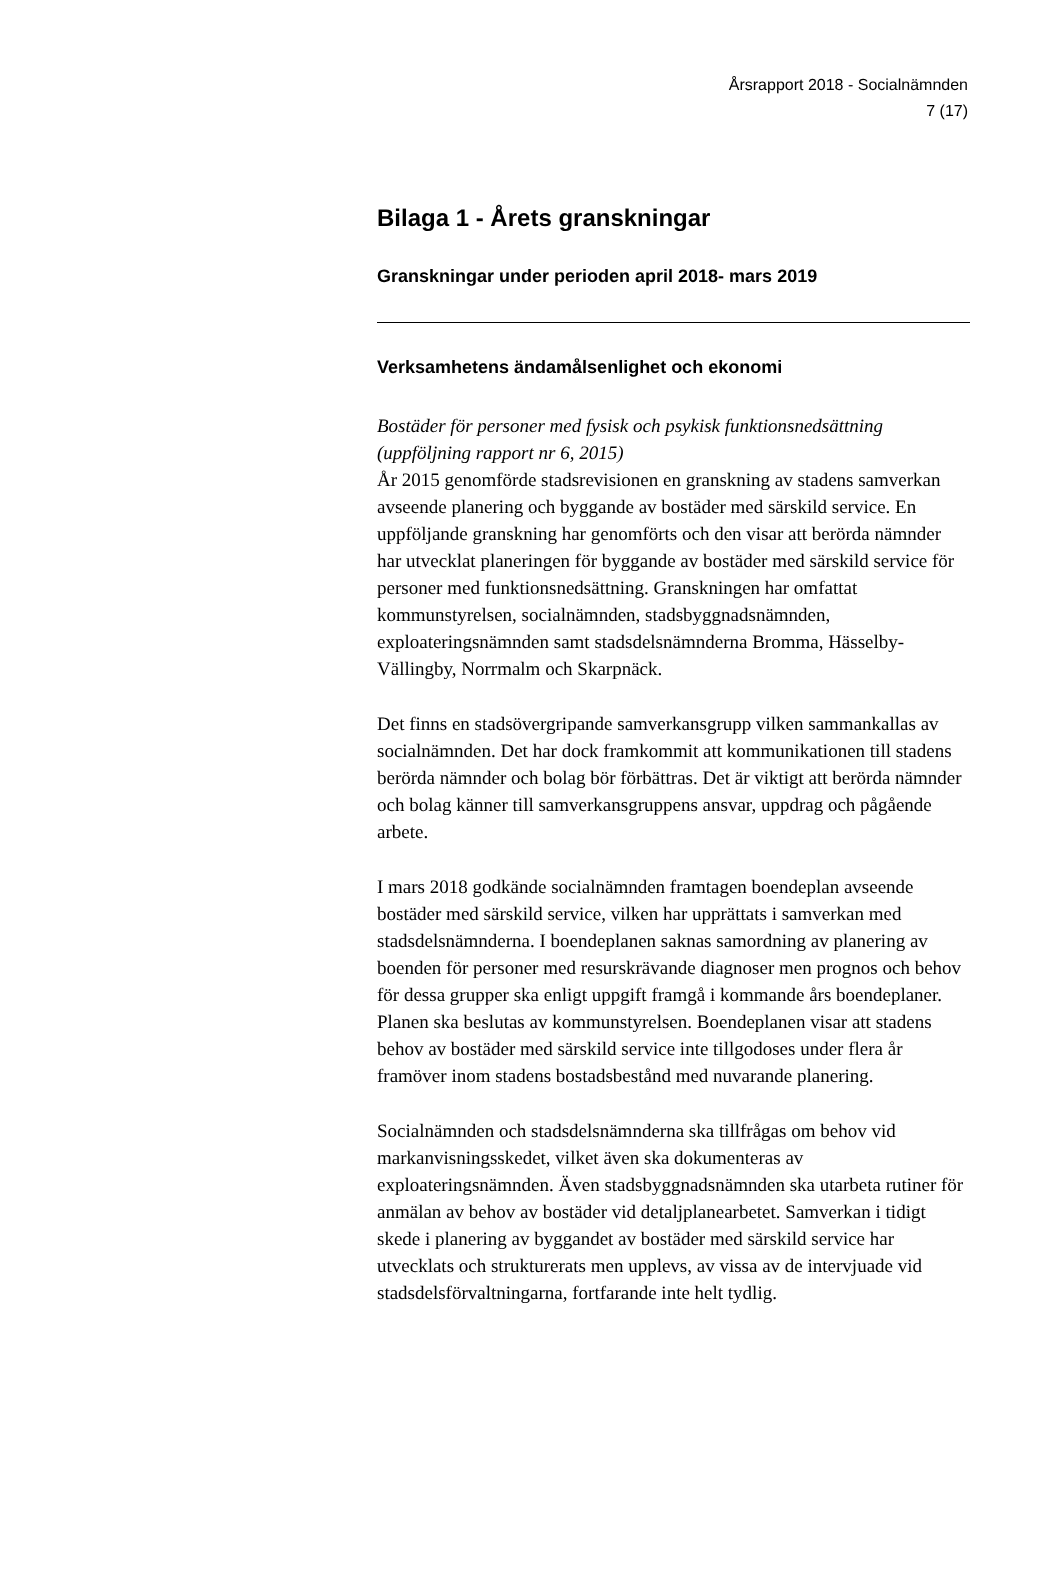Årsrapport 2018 - Socialnämnden
7 (17)
Bilaga 1 - Årets granskningar
Granskningar under perioden april 2018- mars 2019
Verksamhetens ändamålsenlighet och ekonomi
Bostäder för personer med fysisk och psykisk funktionsnedsättning (uppföljning rapport nr 6, 2015)
År 2015 genomförde stadsrevisionen en granskning av stadens samverkan avseende planering och byggande av bostäder med särskild service. En uppföljande granskning har genomförts och den visar att berörda nämnder har utvecklat planeringen för byggande av bostäder med särskild service för personer med funktionsnedsättning. Granskningen har omfattat kommunstyrelsen, socialnämnden, stadsbyggnadsnämnden, exploateringsnämnden samt stadsdelsnämnderna Bromma, Hässelby-Vällingby, Norrmalm och Skarpnäck.
Det finns en stadsövergripande samverkansgrupp vilken sammankallas av socialnämnden. Det har dock framkommit att kommunikationen till stadens berörda nämnder och bolag bör förbättras. Det är viktigt att berörda nämnder och bolag känner till samverkansgruppens ansvar, uppdrag och pågående arbete.
I mars 2018 godkände socialnämnden framtagen boendeplan avseende bostäder med särskild service, vilken har upprättats i samverkan med stadsdelsnämnderna. I boendeplanen saknas samordning av planering av boenden för personer med resurskrävande diagnoser men prognos och behov för dessa grupper ska enligt uppgift framgå i kommande års boendeplaner. Planen ska beslutas av kommunstyrelsen. Boendeplanen visar att stadens behov av bostäder med särskild service inte tillgodoses under flera år framöver inom stadens bostadsbestånd med nuvarande planering.
Socialnämnden och stadsdelsnämnderna ska tillfrågas om behov vid markanvisningsskedet, vilket även ska dokumenteras av exploateringsnämnden. Även stadsbyggnadsnämnden ska utarbeta rutiner för anmälan av behov av bostäder vid detaljplanearbetet. Samverkan i tidigt skede i planering av byggandet av bostäder med särskild service har utvecklats och strukturerats men upplevs, av vissa av de intervjuade vid stadsdelsförvaltningarna, fortfarande inte helt tydlig.